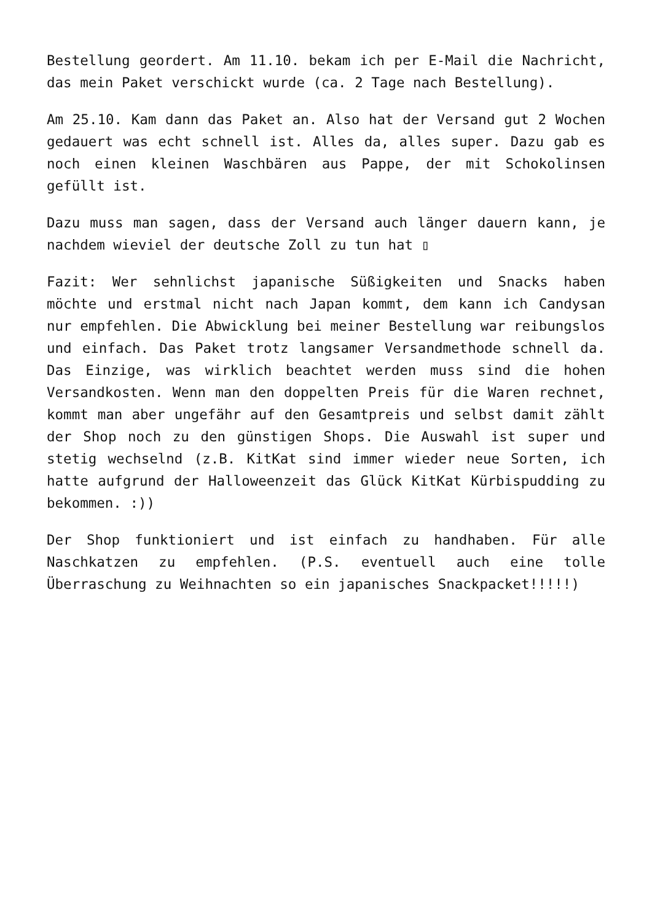Bestellung geordert. Am 11.10. bekam ich per E-Mail die Nachricht, das mein Paket verschickt wurde (ca. 2 Tage nach Bestellung).
Am 25.10. Kam dann das Paket an. Also hat der Versand gut 2 Wochen gedauert was echt schnell ist. Alles da, alles super. Dazu gab es noch einen kleinen Waschbären aus Pappe, der mit Schokolinsen gefüllt ist.
Dazu muss man sagen, dass der Versand auch länger dauern kann, je nachdem wieviel der deutsche Zoll zu tun hat ▯
Fazit: Wer sehnlichst japanische Süßigkeiten und Snacks haben möchte und erstmal nicht nach Japan kommt, dem kann ich Candysan nur empfehlen. Die Abwicklung bei meiner Bestellung war reibungslos und einfach. Das Paket trotz langsamer Versandmethode schnell da. Das Einzige, was wirklich beachtet werden muss sind die hohen Versandkosten. Wenn man den doppelten Preis für die Waren rechnet, kommt man aber ungefähr auf den Gesamtpreis und selbst damit zählt der Shop noch zu den günstigen Shops. Die Auswahl ist super und stetig wechselnd (z.B. KitKat sind immer wieder neue Sorten, ich hatte aufgrund der Halloweenzeit das Glück KitKat Kürbispudding zu bekommen. :))
Der Shop funktioniert und ist einfach zu handhaben. Für alle Naschkatzen zu empfehlen. (P.S. eventuell auch eine tolle Überraschung zu Weihnachten so ein japanisches Snackpacket!!!!!)